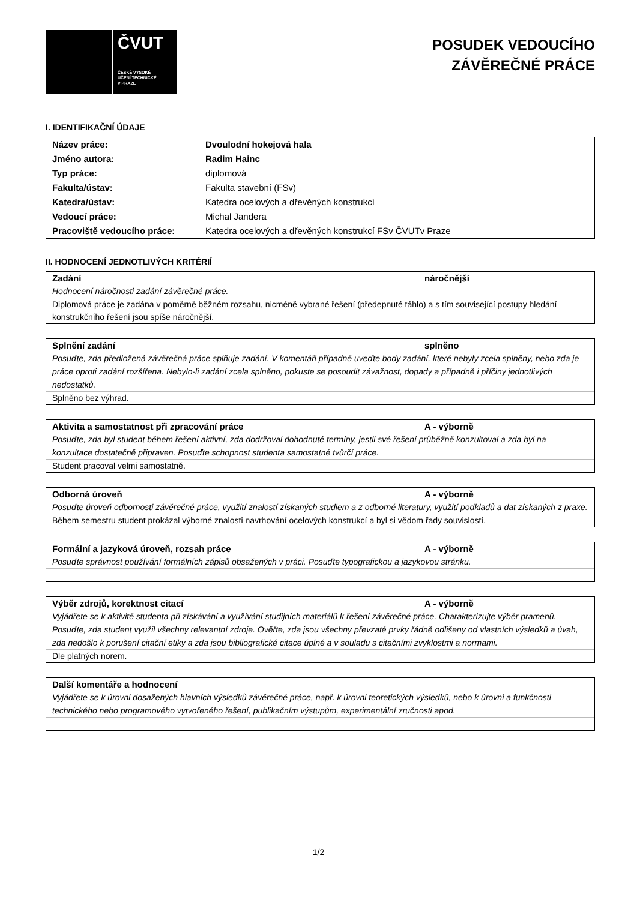ČVUT
ČESKÉ VYSOKÉ
UČENÍ TECHNICKÉ
V PRAZE
POSUDEK VEDOUCÍHO
ZÁVĚREČNÉ PRÁCE
I. IDENTIFIKAČNÍ ÚDAJE
| Název práce: | Dvoulodní hokejová hala |
| Jméno autora: | Radim Hainc |
| Typ práce: | diplomová |
| Fakulta/ústav: | Fakulta stavební (FSv) |
| Katedra/ústav: | Katedra ocelových a dřevěných konstrukcí |
| Vedoucí práce: | Michal Jandera |
| Pracoviště vedoucího práce: | Katedra ocelových a dřevěných konstrukcí FSv ČVUTv Praze |
II. HODNOCENÍ JEDNOTLIVÝCH KRITÉRIÍ
Zadání náročnější
Hodnocení náročnosti zadání závěrečné práce.
Diplomová práce je zadána v poměrně běžném rozsahu, nicméně vybrané řešení (předepnuté táhlo) a s tím související postupy hledání konstrukčního řešení jsou spíše náročnější.
Splnění zadání splněno
Posuďte, zda předložená závěrečná práce splňuje zadání. V komentáři případně uveďte body zadání, které nebyly zcela splněny, nebo zda je práce oproti zadání rozšířena. Nebylo-li zadání zcela splněno, pokuste se posoudit závažnost, dopady a případně i příčiny jednotlivých nedostatků.
Splněno bez výhrad.
Aktivita a samostatnost při zpracování práce A - výborně
Posuďte, zda byl student během řešení aktivní, zda dodržoval dohodnuté termíny, jestli své řešení průběžně konzultoval a zda byl na konzultace dostatečně připraven. Posuďte schopnost studenta samostatné tvůrčí práce.
Student pracoval velmi samostatně.
Odborná úroveň A - výborně
Posuďte úroveň odbornosti závěrečné práce, využití znalostí získaných studiem a z odborné literatury, využití podkladů a dat získaných z praxe.
Během semestru student prokázal výborné znalosti navrhování ocelových konstrukcí a byl si vědom řady souvislostí.
Formální a jazyková úroveň, rozsah práce A - výborně
Posuďte správnost používání formálních zápisů obsažených v práci. Posuďte typografickou a jazykovou stránku.
Výběr zdrojů, korektnost citací A - výborně
Vyjádřete se k aktivitě studenta při získávání a využívání studijních materiálů k řešení závěrečné práce. Charakterizujte výběr pramenů. Posuďte, zda student využil všechny relevantní zdroje. Ověřte, zda jsou všechny převzaté prvky řádně odlišeny od vlastních výsledků a úvah, zda nedošlo k porušení citační etiky a zda jsou bibliografické citace úplné a v souladu s citačními zvyklostmi a normami.
Dle platných norem.
Další komentáře a hodnocení
Vyjádřete se k úrovni dosažených hlavních výsledků závěrečné práce, např. k úrovni teoretických výsledků, nebo k úrovni a funkčnosti technického nebo programového vytvořeného řešení, publikačním výstupům, experimentální zručnosti apod.
1/2